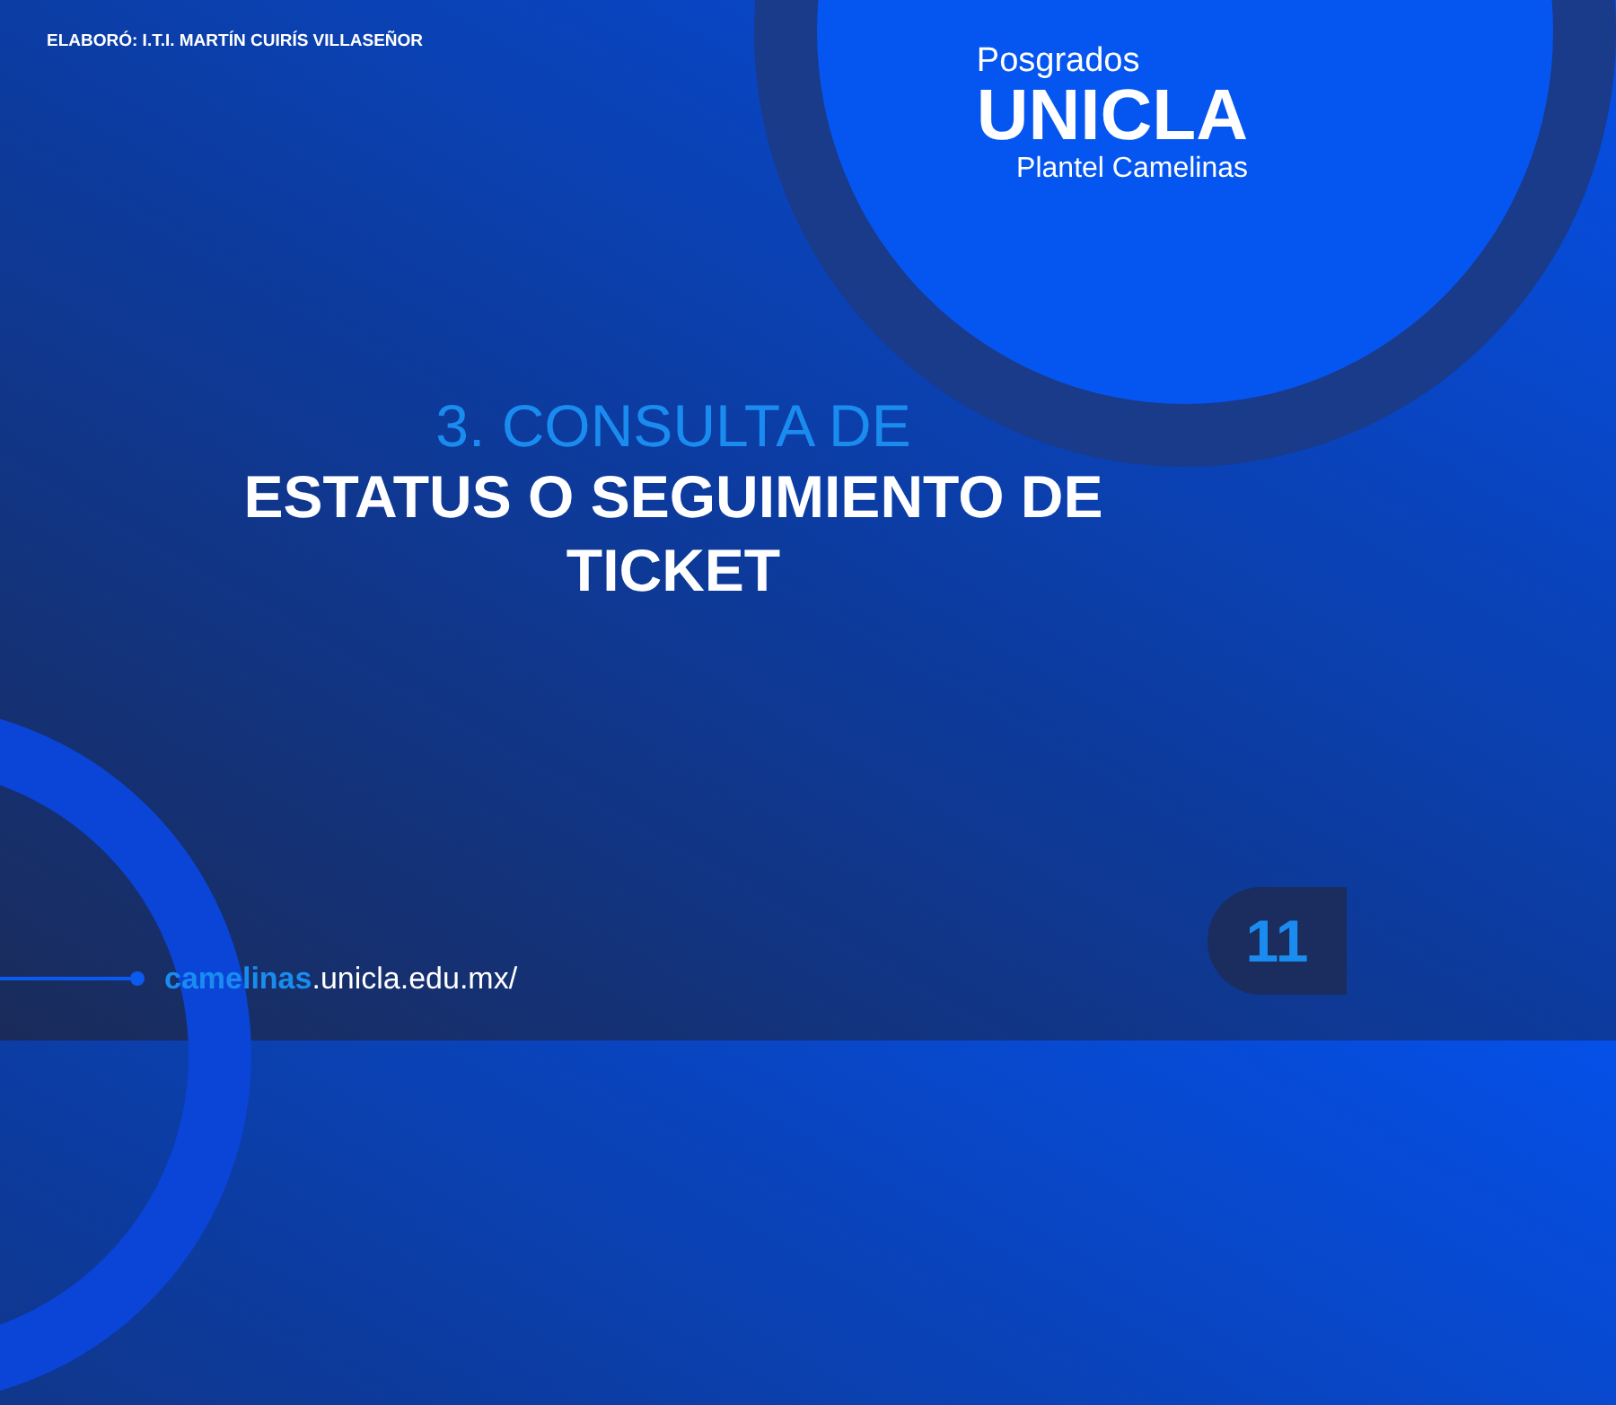ELABORÓ: I.T.I. MARTÍN CUIRÍS VILLASEÑOR
Posgrados
UNICLA
Plantel Camelinas
3. CONSULTA DE
ESTATUS O SEGUIMIENTO DE
TICKET
camelinas.unicla.edu.mx/
11